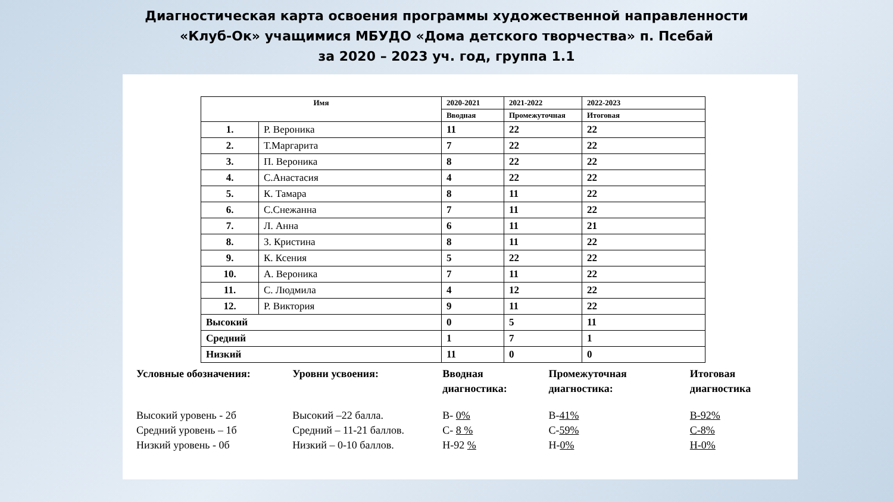Диагностическая карта освоения программы художественной направленности
«Клуб-Ок» учащимися МБУДО «Дома детского творчества» п. Псебай
за 2020 – 2023 уч. год, группа 1.1
| Имя | | 2020-2021 | 2021-2022 | 2022-2023 |
| --- | --- | --- | --- | --- |
| | | Вводная | Промежуточная | Итоговая |
| 1. | Р. Вероника | 11 | 22 | 22 |
| 2. | Т.Маргарита | 7 | 22 | 22 |
| 3. | П. Вероника | 8 | 22 | 22 |
| 4. | С.Анастасия | 4 | 22 | 22 |
| 5. | К. Тамара | 8 | 11 | 22 |
| 6. | С.Снежанна | 7 | 11 | 22 |
| 7. | Л. Анна | 6 | 11 | 21 |
| 8. | З. Кристина | 8 | 11 | 22 |
| 9. | К. Ксения | 5 | 22 | 22 |
| 10. | А. Вероника | 7 | 11 | 22 |
| 11. | С. Людмила | 4 | 12 | 22 |
| 12. | Р. Виктория | 9 | 11 | 22 |
| Высокий | | 0 | 5 | 11 |
| Средний | | 1 | 7 | 1 |
| Низкий | | 11 | 0 | 0 |
Условные обозначения:
Высокий уровень - 2б
Средний уровень – 1б
Низкий уровень - 0б
Уровни усвоения:
Высокий –22 балла.
Средний – 11-21 баллов.
Низкий – 0-10 баллов.
Вводная диагностика:
В- 0%
С- 8 %
Н-92 %
Промежуточная диагностика:
В-41%
С-59%
Н-0%
Итоговая диагностика
В-92%
С-8%
Н-0%